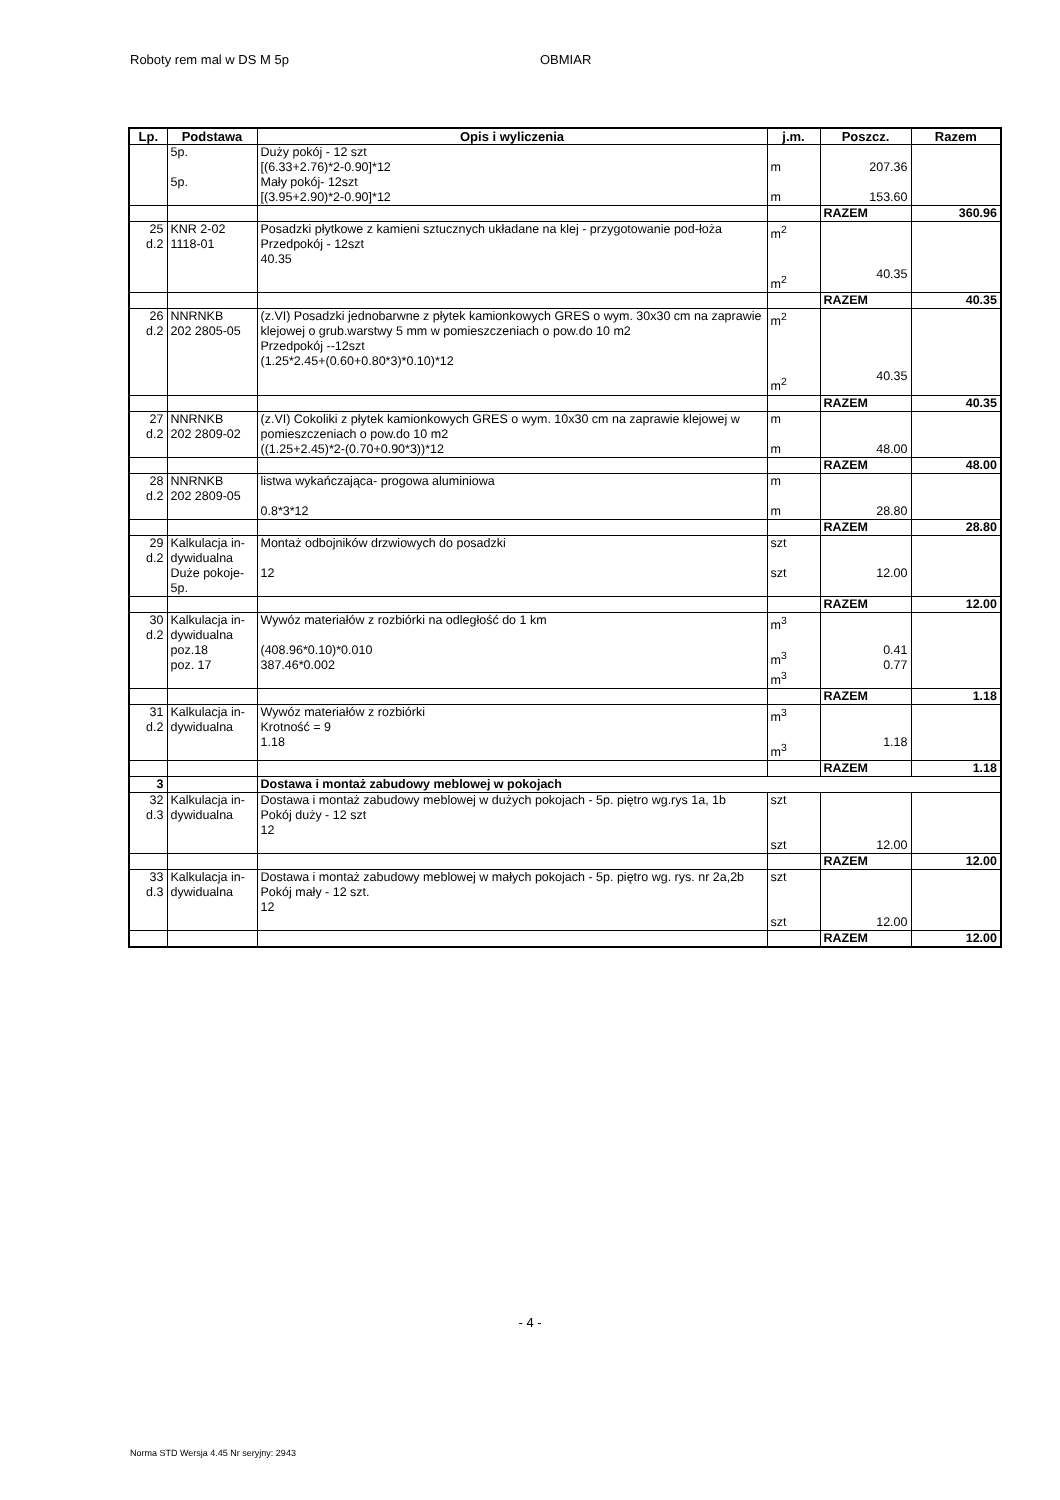Roboty rem mal w DS M 5p OBMIAR
| Lp. | Podstawa | Opis i wyliczenia | j.m. | Poszcz. | Razem |
| --- | --- | --- | --- | --- | --- |
| | 5p. 5p. | Duży pokój - 12 szt [(6.33+2.76)*2-0.90]*12 Mały pokój- 12szt [(3.95+2.90)*2-0.90]*12 | m m | 207.36 153.60 | |
| | | | | RAZEM | 360.96 |
| 25 d.2 | KNR 2-02 1118-01 | Posadzki płytkowe z kamieni sztucznych układane na klej - przygotowanie pod-łoża Przedpokój - 12szt 40.35 | m<sup>2</sup> m<sup>2</sup> | 40.35 | |
| | | | | RAZEM | 40.35 |
| 26 d.2 | NNRNKB 202 2805-05 | (z.VI) Posadzki jednobarwne z płytek kamionkowych GRES o wym. 30x30 cm na zaprawie klejowej o grub.warstwy 5 mm w pomieszczeniach o pow.do 10 m2 Przedpokój --12szt (1.25*2.45+(0.60+0.80*3)*0.10)*12 | m<sup>2</sup> m<sup>2</sup> | 40.35 | |
| | | | | RAZEM | 40.35 |
| 27 d.2 | NNRNKB 202 2809-02 | (z.VI) Cokoliki z płytek kamionkowych GRES o wym. 10x30 cm na zaprawie klejowej w pomieszczeniach o pow.do 10 m2 ((1.25+2.45)*2-(0.70+0.90*3))*12 | m m | 48.00 | |
| | | | | RAZEM | 48.00 |
| 28 d.2 | NNRNKB 202 2809-05 | listwa wykańczająca- progowa aluminiowa 0.8*3*12 | m m | 28.80 | |
| | | | | RAZEM | 28.80 |
| 29 d.2 | Kalkulacja in-dywidualna Duże pokoje-5p. | Montaż odbojników drzwiowych do posadzki 12 | szt szt | 12.00 | |
| | | | | RAZEM | 12.00 |
| 30 d.2 | Kalkulacja in-dywidualna poz.18 poz. 17 | Wywóz materiałów z rozbiórki na odległość do 1 km (408.96*0.10)*0.010 387.46*0.002 | m<sup>3</sup> m<sup>3</sup> m<sup>3</sup> | 0.41 0.77 | |
| | | | | RAZEM | 1.18 |
| 31 d.2 | Kalkulacja in-dywidualna | Wywóz materiałów z rozbiórki Krotność = 9 1.18 | m<sup>3</sup> m<sup>3</sup> | 1.18 | |
| | | | | RAZEM | 1.18 |
| 3 | | Dostawa i montaż zabudowy meblowej w pokojach | | | |
| 32 d.3 | Kalkulacja in-dywidualna | Dostawa i montaż zabudowy meblowej w dużych pokojach - 5p. piętro wg.rys 1a, 1b Pokój duży - 12 szt 12 | szt szt | 12.00 | |
| | | | | RAZEM | 12.00 |
| 33 d.3 | Kalkulacja in-dywidualna | Dostawa i montaż zabudowy meblowej w małych pokojach - 5p. piętro wg. rys. nr 2a,2b Pokój mały - 12 szt. 12 | szt szt | 12.00 | |
| | | | | RAZEM | 12.00 |
- 4 -
Norma STD Wersja 4.45 Nr seryjny: 2943